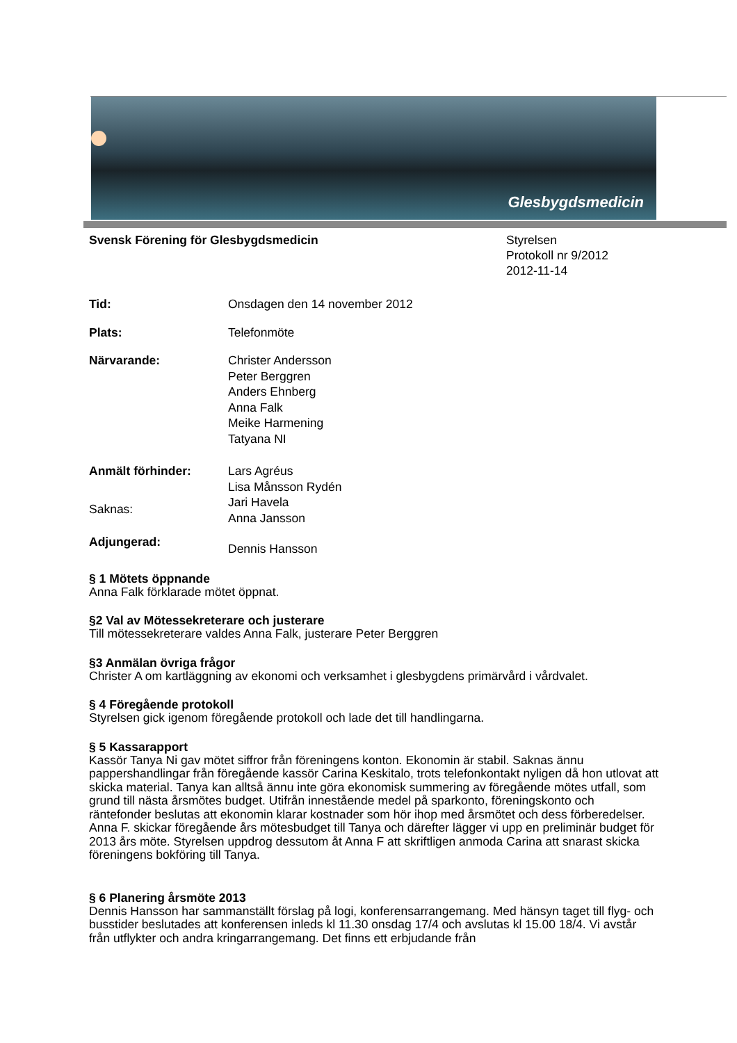Glesbygdsmedicin
Svensk Förening för Glesbygdsmedicin
Styrelsen
Protokoll nr 9/2012
2012-11-14
Tid: Onsdagen den 14 november 2012
Plats: Telefonmöte
Närvarande: Christer Andersson
Peter Berggren
Anders Ehnberg
Anna Falk
Meike Harmening
Tatyana NI
Anmält förhinder: Lars Agréus
Lisa Månsson Rydén
Saknas:
Jari Havela
Anna Jansson
Adjungerad:
Dennis Hansson
§ 1 Mötets öppnande
Anna Falk förklarade mötet öppnat.
§2 Val av Mötessekreterare och justerare
Till mötessekreterare valdes Anna Falk, justerare Peter Berggren
§3 Anmälan övriga frågor
Christer A om kartläggning av ekonomi och verksamhet i glesbygdens primärvård i vårdvalet.
§ 4 Föregående protokoll
Styrelsen gick igenom föregående protokoll och lade det till handlingarna.
§ 5 Kassarapport
Kassör Tanya Ni gav mötet siffror från föreningens konton. Ekonomin är stabil. Saknas ännu pappershandlingar från föregående kassör Carina Keskitalo, trots telefonkontakt nyligen då hon utlovat att skicka material. Tanya kan alltså ännu inte göra ekonomisk summering av föregående mötes utfall, som grund till nästa årsmötes budget. Utifrån innestående medel på sparkonto, föreningskonto och räntefonder beslutas att ekonomin klarar kostnader som hör ihop med årsmötet och dess förberedelser. Anna F. skickar föregående års mötesbudget till Tanya och därefter lägger vi upp en preliminär budget för 2013 års möte. Styrelsen uppdrog dessutom åt Anna F att skriftligen anmoda Carina att snarast skicka föreningens bokföring till Tanya.
§ 6 Planering årsmöte 2013
Dennis Hansson har sammanställt förslag på logi, konferensarrangemang. Med hänsyn taget till flyg- och busstider beslutades att konferensen inleds kl 11.30 onsdag 17/4 och avslutas kl 15.00 18/4. Vi avstår från utflykter och andra kringarrangemang. Det finns ett erbjudande från